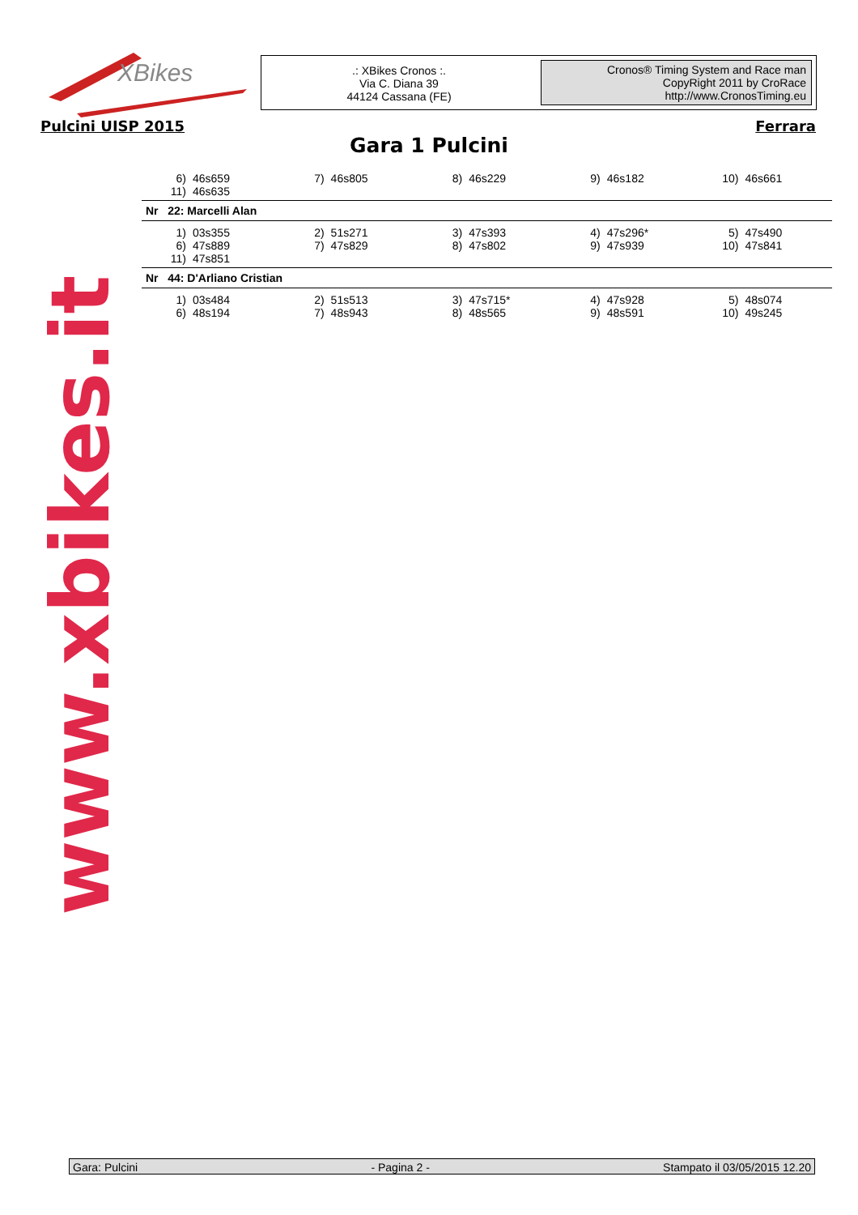XBikes
.: XBikes Cronos :.
Via C. Diana 39
44124 Cassana (FE)
Cronos® Timing System and Race man
CopyRight 2011 by CroRace
http://www.CronosTiming.eu
Pulcini UISP 2015 Ferrara
Gara 1 Pulcini
www.xbikes.it
| 6) 46s659 | 7) 46s805 | 8) 46s229 | 9) 46s182 | 10) 46s661 |
| 11) 46s635 | | | | |
Nr 22: Marcelli Alan
| 1) 03s355 | 2) 51s271 | 3) 47s393 | 4) 47s296* | 5) 47s490 |
| 6) 47s889 | 7) 47s829 | 8) 47s802 | 9) 47s939 | 10) 47s841 |
| 11) 47s851 | | | | |
Nr 44: D'Arliano Cristian
| 1) 03s484 | 2) 51s513 | 3) 47s715* | 4) 47s928 | 5) 48s074 |
| 6) 48s194 | 7) 48s943 | 8) 48s565 | 9) 48s591 | 10) 49s245 |
Gara: Pulcini - Pagina 2 - Stampato il 03/05/2015 12.20